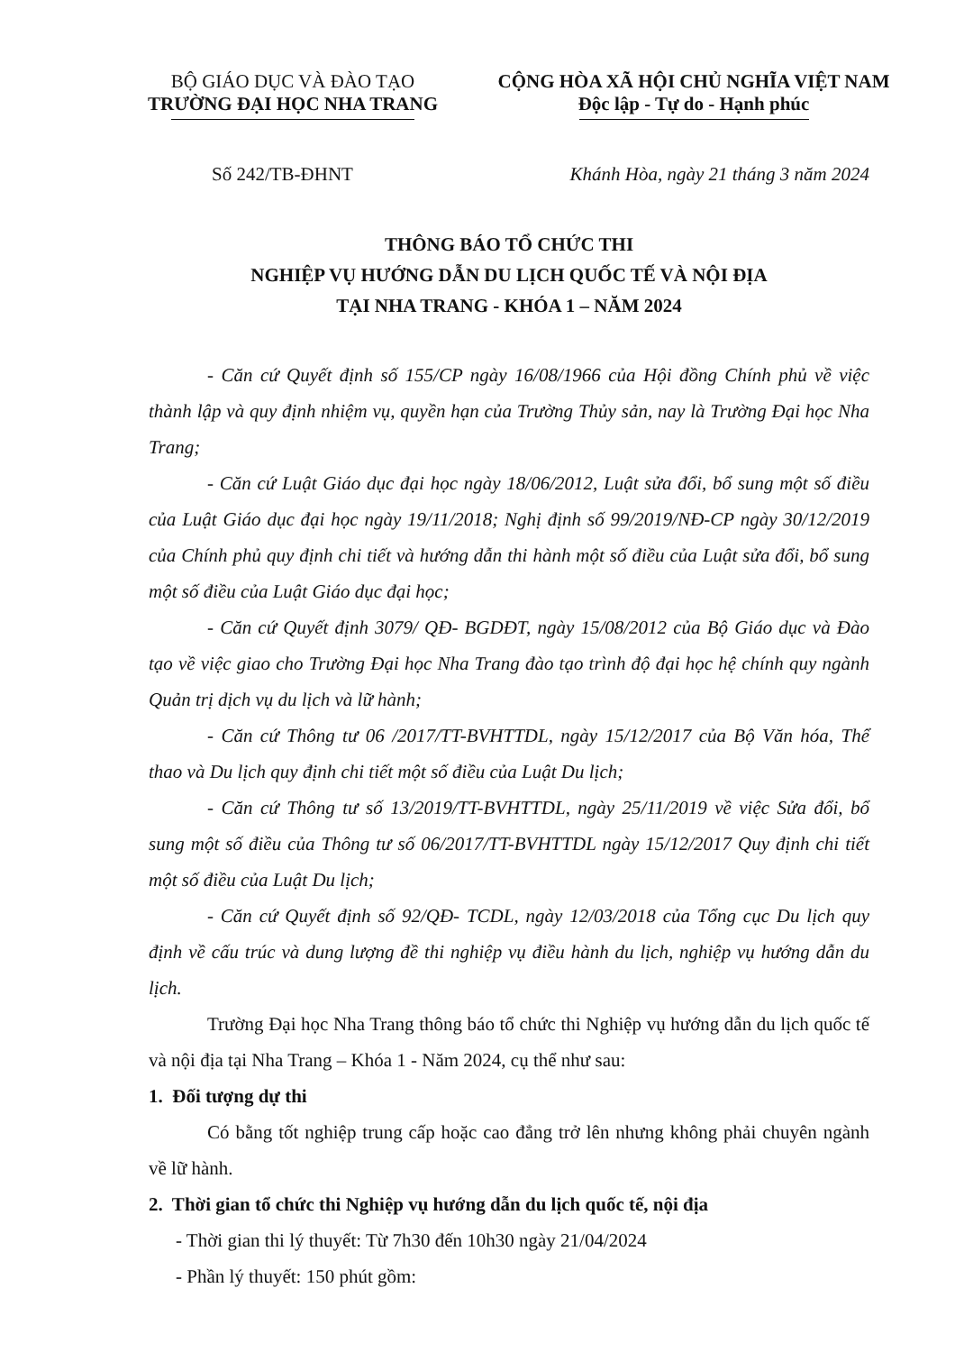BỘ GIÁO DỤC VÀ ĐÀO TẠO
TRƯỜNG ĐẠI HỌC NHA TRANG
CỘNG HÒA XÃ HỘI CHỦ NGHĨA VIỆT NAM
Độc lập - Tự do - Hạnh phúc
Số 242/TB-ĐHNT Khánh Hòa, ngày 21 tháng 3 năm 2024
THÔNG BÁO TỔ CHỨC THI
NGHIỆP VỤ HƯỚNG DẪN DU LỊCH QUỐC TẾ VÀ NỘI ĐỊA
TẠI NHA TRANG - KHÓA 1 – NĂM 2024
- Căn cứ Quyết định số 155/CP ngày 16/08/1966 của Hội đồng Chính phủ về việc thành lập và quy định nhiệm vụ, quyền hạn của Trường Thủy sản, nay là Trường Đại học Nha Trang;
- Căn cứ Luật Giáo dục đại học ngày 18/06/2012, Luật sửa đổi, bổ sung một số điều của Luật Giáo dục đại học ngày 19/11/2018; Nghị định số 99/2019/NĐ-CP ngày 30/12/2019 của Chính phủ quy định chi tiết và hướng dẫn thi hành một số điều của Luật sửa đổi, bổ sung một số điều của Luật Giáo dục đại học;
- Căn cứ Quyết định 3079/ QĐ- BGDĐT, ngày 15/08/2012 của Bộ Giáo dục và Đào tạo về việc giao cho Trường Đại học Nha Trang đào tạo trình độ đại học hệ chính quy ngành Quản trị dịch vụ du lịch và lữ hành;
- Căn cứ Thông tư 06 /2017/TT-BVHTTDL, ngày 15/12/2017 của Bộ Văn hóa, Thể thao và Du lịch quy định chi tiết một số điều của Luật Du lịch;
- Căn cứ Thông tư số 13/2019/TT-BVHTTDL, ngày 25/11/2019 về việc Sửa đổi, bổ sung một số điều của Thông tư số 06/2017/TT-BVHTTDL ngày 15/12/2017 Quy định chi tiết một số điều của Luật Du lịch;
- Căn cứ Quyết định số 92/QĐ- TCDL, ngày 12/03/2018 của Tổng cục Du lịch quy định về cấu trúc và dung lượng đề thi nghiệp vụ điều hành du lịch, nghiệp vụ hướng dẫn du lịch.
Trường Đại học Nha Trang thông báo tổ chức thi Nghiệp vụ hướng dẫn du lịch quốc tế và nội địa tại Nha Trang – Khóa 1 - Năm 2024, cụ thể như sau:
1. Đối tượng dự thi
Có bằng tốt nghiệp trung cấp hoặc cao đẳng trở lên nhưng không phải chuyên ngành về lữ hành.
2. Thời gian tổ chức thi Nghiệp vụ hướng dẫn du lịch quốc tế, nội địa
- Thời gian thi lý thuyết: Từ 7h30 đến 10h30 ngày 21/04/2024
- Phần lý thuyết: 150 phút gồm: